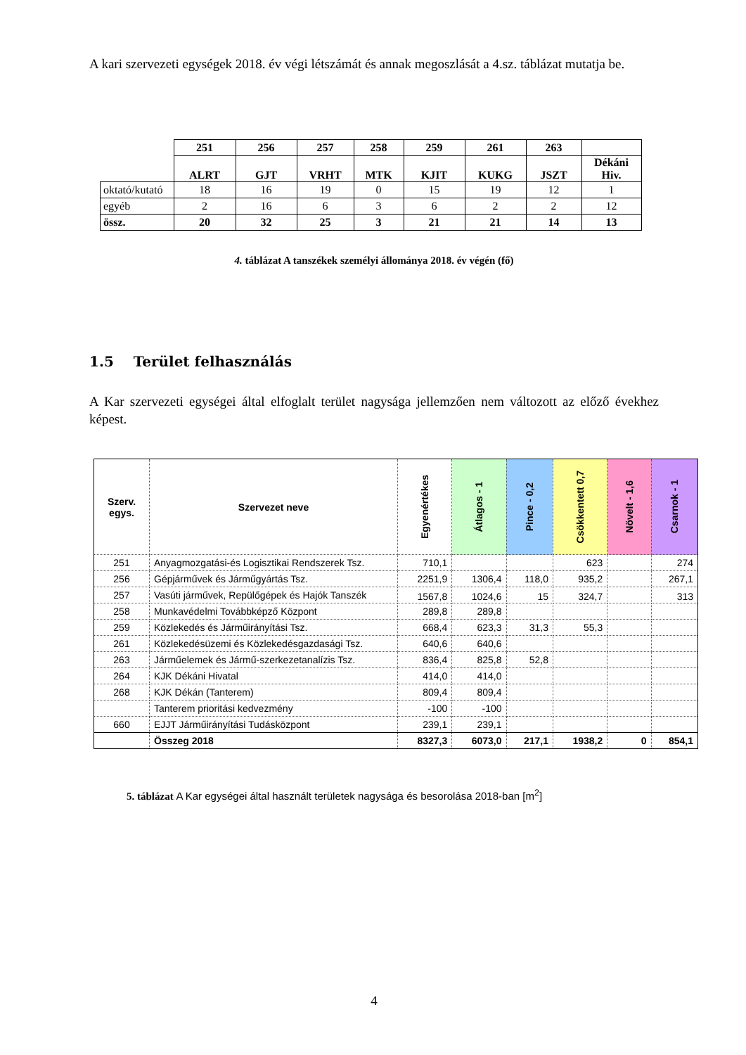A kari szervezeti egységek 2018. év végi létszámát és annak megoszlását a 4.sz. táblázat mutatja be.
| | 251 | 256 | 257 | 258 | 259 | 261 | 263 | |
| | ALRT | GJT | VRHT | MTK | KJIT | KUKG | JSZT | Dékáni Hiv. |
| oktató/kutató | 18 | 16 | 19 | 0 | 15 | 19 | 12 | 1 |
| egyéb | 2 | 16 | 6 | 3 | 6 | 2 | 2 | 12 |
| össz. | 20 | 32 | 25 | 3 | 21 | 21 | 14 | 13 |
4. táblázat A tanszékek személyi állománya 2018. év végén (fő)
1.5 Terület felhasználás
A Kar szervezeti egységei által elfoglalt terület nagysága jellemzően nem változott az előző évekhez képest.
| Szerv. egys. | Szervezet neve | Egyenértékes | Átlagos - 1 | Pince - 0,2 | Csökkentett 0,7 | Növelt - 1,6 | Csarnok - 1 |
| 251 | Anyagmozgatási-és Logisztikai Rendszerek Tsz. | 710,1 | | | 623 | | 274 |
| 256 | Gépjárművek és Járműgyártás Tsz. | 2251,9 | 1306,4 | 118,0 | 935,2 | | 267,1 |
| 257 | Vasúti járművek, Repülőgépek és Hajók Tanszék | 1567,8 | 1024,6 | 15 | 324,7 | | 313 |
| 258 | Munkavédelmi Továbbképző Központ | 289,8 | 289,8 | | | | |
| 259 | Közlekedés és Járműirányítási Tsz. | 668,4 | 623,3 | 31,3 | 55,3 | | |
| 261 | Közlekedésüzemi és Közlekedésgazdasági Tsz. | 640,6 | 640,6 | | | | |
| 263 | Járműelemek és Jármű-szerkezetanalízis Tsz. | 836,4 | 825,8 | 52,8 | | | |
| 264 | KJK Dékáni Hivatal | 414,0 | 414,0 | | | | |
| 268 | KJK Dékán (Tanterem) | 809,4 | 809,4 | | | | |
| | Tanterem prioritási kedvezmény | -100 | -100 | | | | |
| 660 | EJJT Járműirányítási Tudásközpont | 239,1 | 239,1 | | | | |
| | Összeg 2018 | 8327,3 | 6073,0 | 217,1 | 1938,2 | 0 | 854,1 |
5. táblázat A Kar egységei által használt területek nagysága és besorolása 2018-ban [m<sup>2</sup>]
4